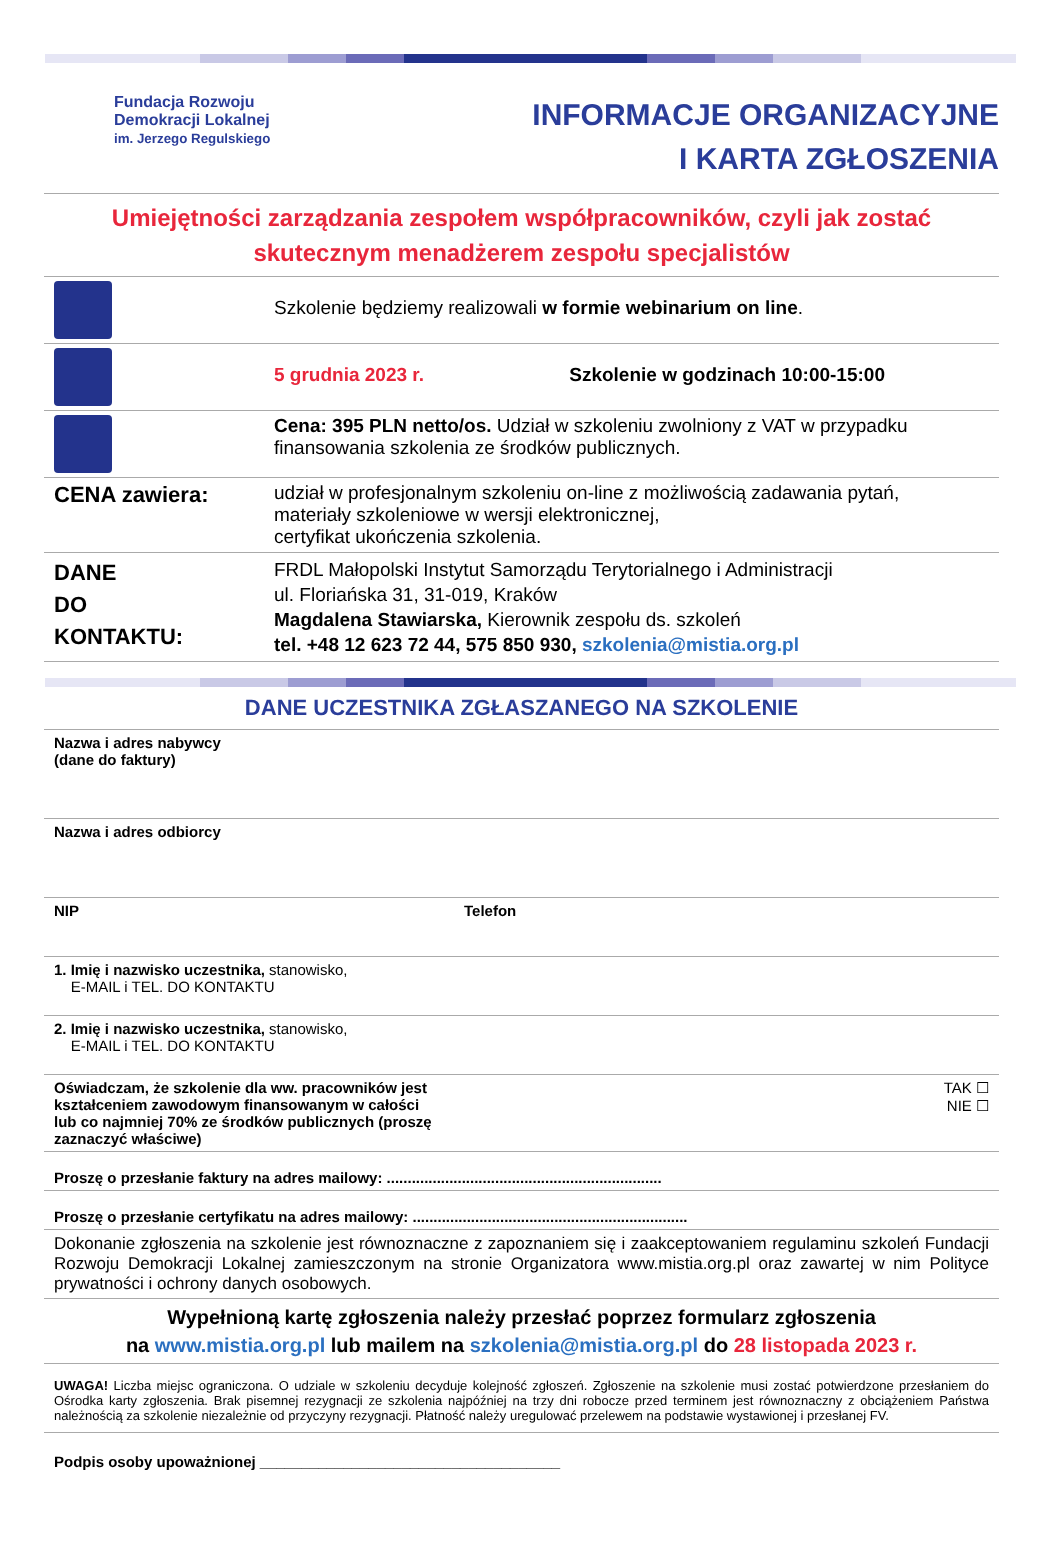Fundacja Rozwoju
Demokracji Lokalnej
im. Jerzego Regulskiego
INFORMACJE ORGANIZACYJNE
I KARTA ZGŁOSZENIA
Umiejętności zarządzania zespołem współpracowników, czyli jak zostać skutecznym menadżerem zespołu specjalistów
| | Szkolenie będziemy realizowali w formie webinarium on line . |
| | 5 grudnia 2023 r. Szkolenie w godzinach 10:00-15:00 |
| | Cena: 395 PLN netto/os. Udział w szkoleniu zwolniony z VAT w przypadku finansowania szkolenia ze środków publicznych. |
| CENA zawiera: | udział w profesjonalnym szkoleniu on-line z możliwością zadawania pytań, materiały szkoleniowe w wersji elektronicznej, certyfikat ukończenia szkolenia. |
| DANE DO KONTAKTU: | FRDL Małopolski Instytut Samorządu Terytorialnego i Administracji ul. Floriańska 31, 31-019, Kraków Magdalena Stawiarska, Kierownik zespołu ds. szkoleń tel. +48 12 623 72 44, 575 850 930, szkolenia@mistia.org.pl |
DANE UCZESTNIKA ZGŁASZANEGO NA SZKOLENIE
| Nazwa i adres nabywcy (dane do faktury) | |
| Nazwa i adres odbiorcy | |
| NIP | Telefon |
| 1. Imię i nazwisko uczestnika, stanowisko, E-MAIL i TEL. DO KONTAKTU | |
| 2. Imię i nazwisko uczestnika, stanowisko, E-MAIL i TEL. DO KONTAKTU | |
| Oświadczam, że szkolenie dla ww. pracowników jest kształceniem zawodowym finansowanym w całości lub co najmniej 70% ze środków publicznych (proszę zaznaczyć właściwe) | TAK ☐ NIE ☐ |
| Proszę o przesłanie faktury na adres mailowy: .................................................................. | |
| Proszę o przesłanie certyfikatu na adres mailowy: .................................................................. | |
| Dokonanie zgłoszenia na szkolenie jest równoznaczne z zapoznaniem się i zaakceptowaniem regulaminu szkoleń Fundacji Rozwoju Demokracji Lokalnej zamieszczonym na stronie Organizatora www.mistia.org.pl oraz zawartej w nim Polityce prywatności i ochrony danych osobowych. | |
| Wypełnioną kartę zgłoszenia należy przesłać poprzez formularz zgłoszenia na www.mistia.org.pl lub mailem na szkolenia@mistia.org.pl do 28 listopada 2023 r. | |
| UWAGA! Liczba miejsc ograniczona. O udziale w szkoleniu decyduje kolejność zgłoszeń. Zgłoszenie na szkolenie musi zostać potwierdzone przesłaniem do Ośrodka karty zgłoszenia. Brak pisemnej rezygnacji ze szkolenia najpóźniej na trzy dni robocze przed terminem jest równoznaczny z obciążeniem Państwa należnością za szkolenie niezależnie od przyczyny rezygnacji. Płatność należy uregulować przelewem na podstawie wystawionej i przesłanej FV. | |
Podpis osoby upoważnionej ____________________________________